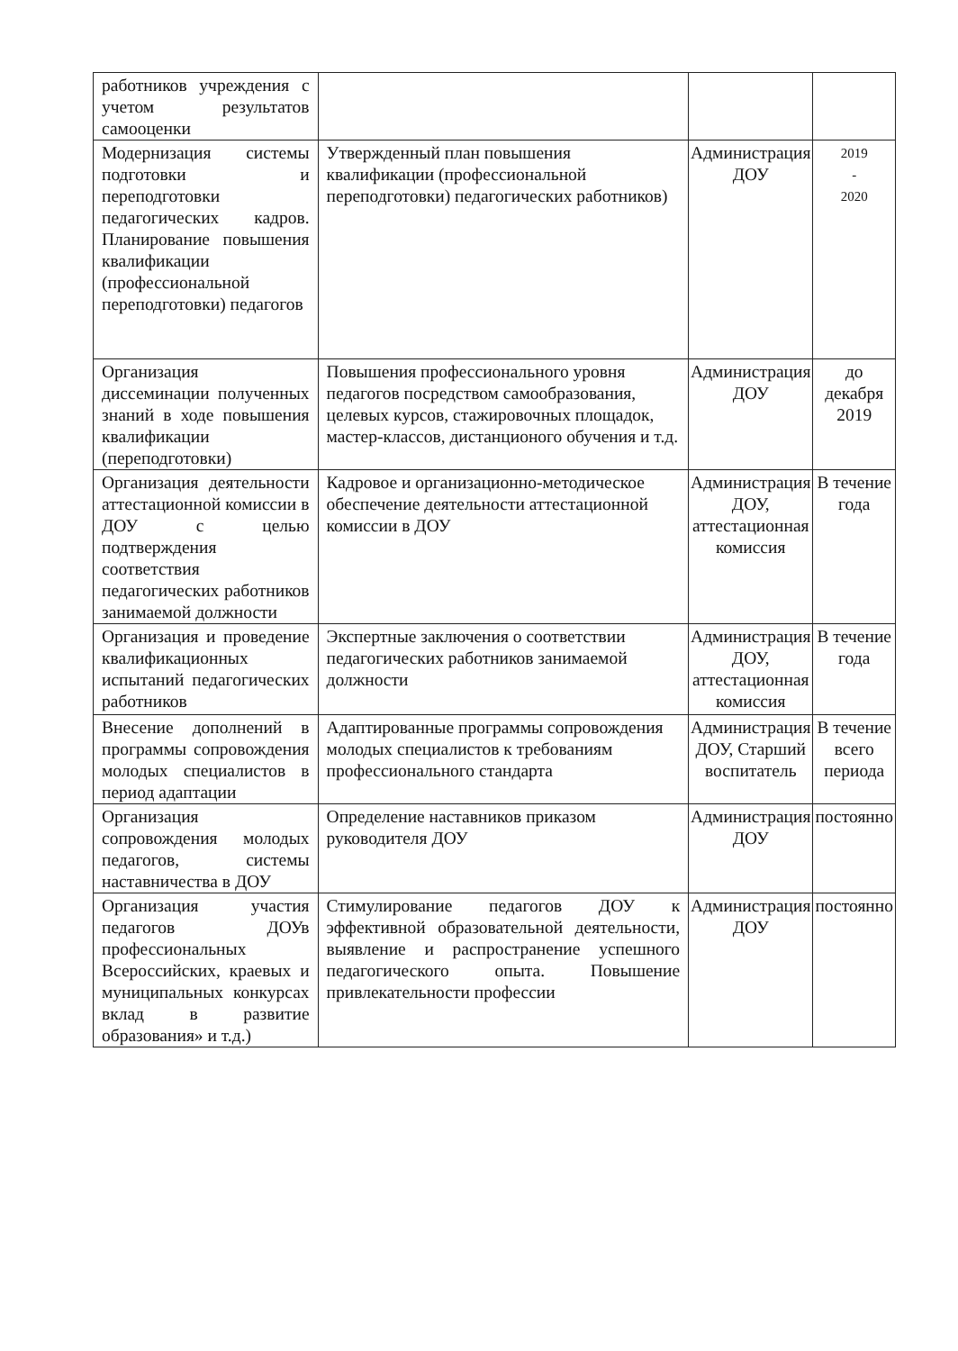| работников учреждения с учетом результатов самооценки | | | |
| Модернизация системы подготовки и переподготовки педагогических кадров. Планирование повышения квалификации (профессиональной переподготовки) педагогов | Утвержденный план повышения квалификации (профессиональной переподготовки) педагогических работников) | Администрация ДОУ | 2019 - 2020 |
| Организация диссеминации полученных знаний в ходе повышения квалификации (переподготовки) | Повышения профессионального уровня педагогов посредством самообразования, целевых курсов, стажировочных площадок, мастер-классов, дистанционого обучения и т.д. | Администрация ДОУ | до декабря 2019 |
| Организация деятельности аттестационной комиссии в ДОУ с целью подтверждения соответствия педагогических работников занимаемой должности | Кадровое и организационно-методическое обеспечение деятельности аттестационной комиссии в ДОУ | Администрация ДОУ, аттестационная комиссия | В течение года |
| Организация и проведение квалификационных испытаний педагогических работников | Экспертные заключения о соответствии педагогических работников занимаемой должности | Администрация ДОУ, аттестационная комиссия | В течение года |
| Внесение дополнений в программы сопровождения молодых специалистов в период адаптации | Адаптированные программы сопровождения молодых специалистов к требованиям профессионального стандарта | Администрация ДОУ, Старший воспитатель | В течение всего периода |
| Организация сопровождения молодых педагогов, системы наставничества в ДОУ | Определение наставников приказом руководителя ДОУ | Администрация ДОУ | постоянно |
| Организация участия педагогов ДОУв профессиональных Всероссийских, краевых и муниципальных конкурсах вклад в развитие образования» и т.д.) | Стимулирование педагогов ДОУ к эффективной образовательной деятельности, выявление и распространение успешного педагогического опыта. Повышение привлекательности профессии | Администрация ДОУ | постоянно |